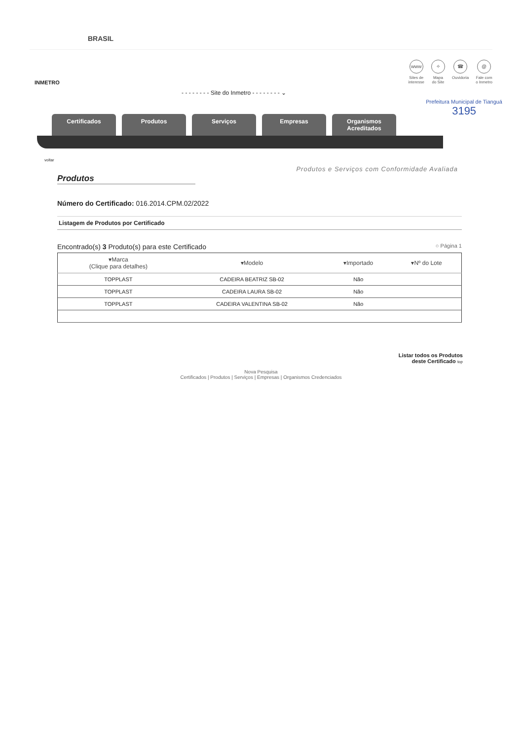BRASIL
INMETRO
- - - - - - - - Site do Inmetro - - - - - - - - ⌄
www
Sites de
interesse
✧
Mapa
do Site
☎
Ouvidoria
@
Fale com
o Inmetro
Certificados Produtos Serviços Empresas Organismos Acreditados
voltar
Prefeitura Municipal de Tianguá
3195
Produtos e Serviços com Conformidade Avaliada
Produtos
Número do Certificado: 016.2014.CPM.02/2022
Listagem de Produtos por Certificado
Encontrado(s) 3 Produto(s) para este Certificado ○ Página 1
| ▾Marca (Clique para detalhes) | ▾Modelo | ▾Importado | ▾Nº do Lote |
| --- | --- | --- | --- |
| TOPPLAST | CADEIRA BEATRIZ SB-02 | Não | |
| TOPPLAST | CADEIRA LAURA SB-02 | Não | |
| TOPPLAST | CADEIRA VALENTINA SB-02 | Não | |
Listar todos os Produtos
deste Certificado top
Nova Pesquisa
Certificados | Produtos | Serviços | Empresas | Organismos Credenciados